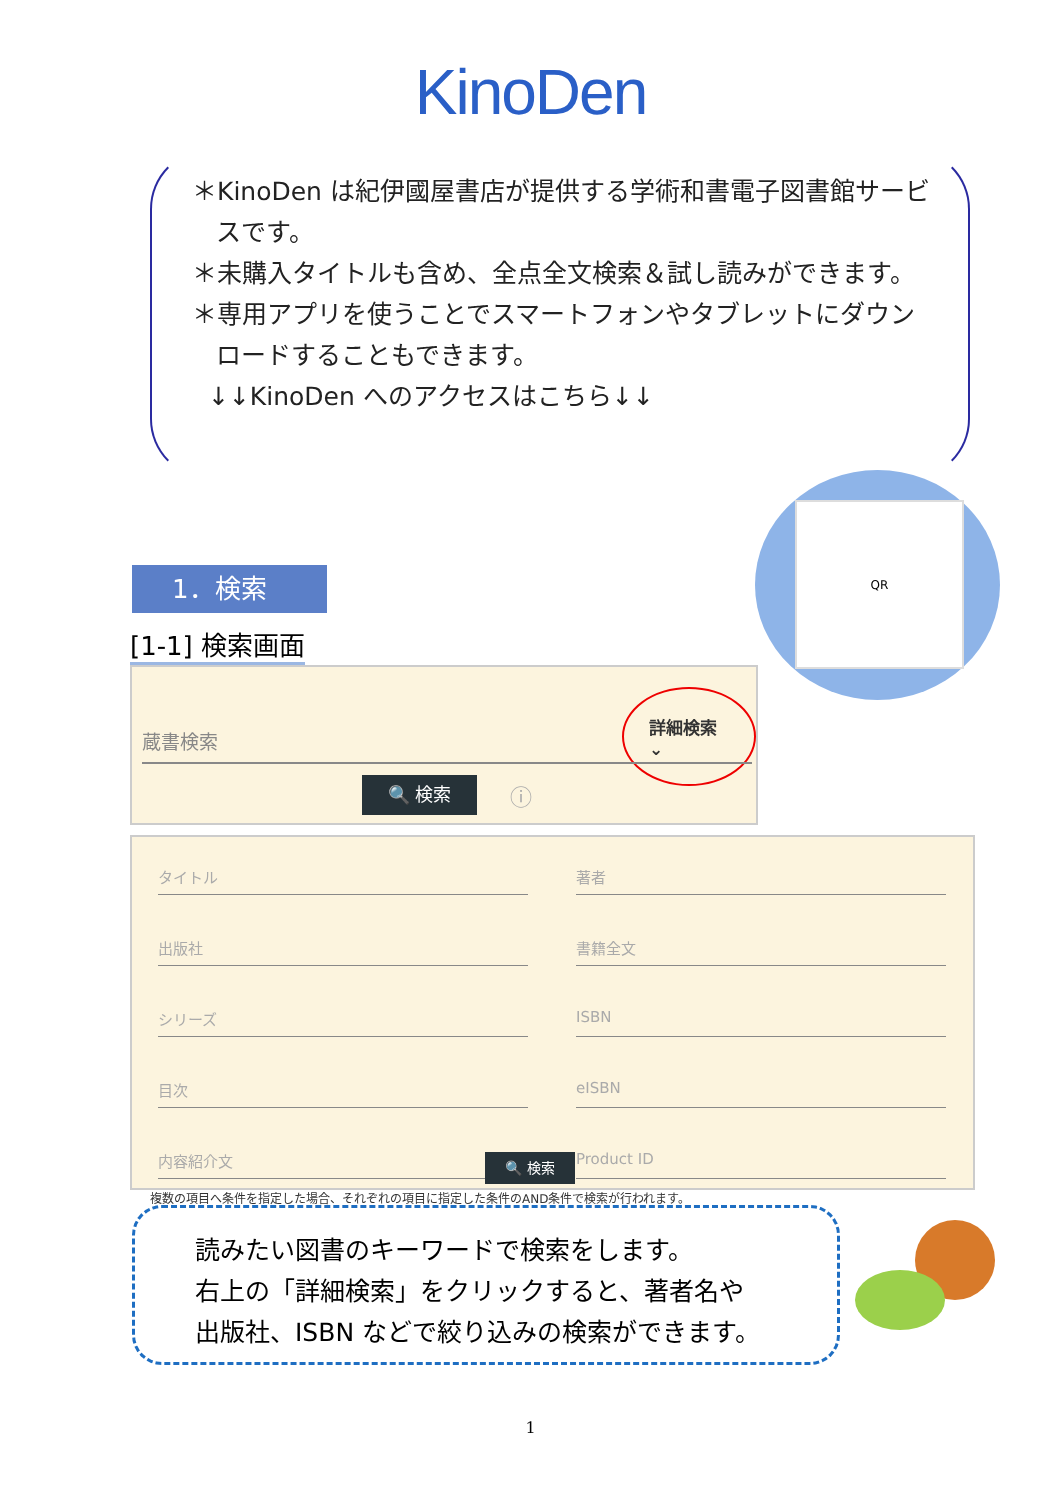KinoDen
＊KinoDen は紀伊國屋書店が提供する学術和書電子図書館サービスです。
＊未購入タイトルも含め、全点全文検索＆試し読みができます。
＊専用アプリを使うことでスマートフォンやタブレットにダウンロードすることもできます。
↓↓KinoDen へのアクセスはこちら↓↓
QR
1．検索
[1-1] 検索画面
詳細検索 ⌄
蔵書検索
🔍 検索 ⓘ
タイトル
著者
出版社
書籍全文
シリーズ
ISBN
目次
eISBN
内容紹介文
Product ID
複数の項目へ条件を指定した場合、それぞれの項目に指定した条件のAND条件で検索が行われます。
🔍 検索
読みたい図書のキーワードで検索をします。
右上の「詳細検索」をクリックすると、著者名や
出版社、ISBN などで絞り込みの検索ができます。
1